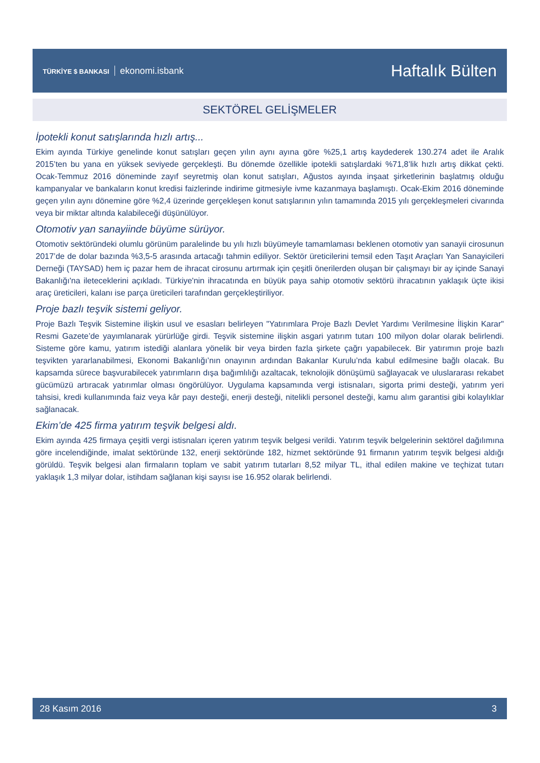TÜRKİYE $ BANKASI ekonomi.isbank
Haftalık Bülten
SEKTÖREL GELİŞMELER
İpotekli konut satışlarında hızlı artış...
Ekim ayında Türkiye genelinde konut satışları geçen yılın aynı ayına göre %25,1 artış kaydederek 130.274 adet ile Aralık 2015’ten bu yana en yüksek seviyede gerçekleşti. Bu dönemde özellikle ipotekli satışlardaki %71,8’lik hızlı artış dikkat çekti. Ocak-Temmuz 2016 döneminde zayıf seyretmiş olan konut satışları, Ağustos ayında inşaat şirketlerinin başlatmış olduğu kampanyalar ve bankaların konut kredisi faizlerinde indirime gitmesiyle ivme kazanmaya başlamıştı. Ocak-Ekim 2016 döneminde geçen yılın aynı dönemine göre %2,4 üzerinde gerçekleşen konut satışlarının yılın tamamında 2015 yılı gerçekleşmeleri civarında veya bir miktar altında kalabileceği düşünülüyor.
Otomotiv yan sanayiinde büyüme sürüyor.
Otomotiv sektöründeki olumlu görünüm paralelinde bu yılı hızlı büyümeyle tamamlaması beklenen otomotiv yan sanayii cirosunun 2017’de de dolar bazında %3,5-5 arasında artacağı tahmin ediliyor. Sektör üreticilerini temsil eden Taşıt Araçları Yan Sanayicileri Derneği (TAYSAD) hem iç pazar hem de ihracat cirosunu artırmak için çeşitli önerilerden oluşan bir çalışmayı bir ay içinde Sanayi Bakanlığı'na ileteceklerini açıkladı. Türkiye'nin ihracatında en büyük paya sahip otomotiv sektörü ihracatının yaklaşık üçte ikisi araç üreticileri, kalanı ise parça üreticileri tarafından gerçekleştiriliyor.
Proje bazlı teşvik sistemi geliyor.
Proje Bazlı Teşvik Sistemine ilişkin usul ve esasları belirleyen "Yatırımlara Proje Bazlı Devlet Yardımı Verilmesine İlişkin Karar" Resmi Gazete’de yayımlanarak yürürlüğe girdi. Teşvik sistemine ilişkin asgari yatırım tutarı 100 milyon dolar olarak belirlendi. Sisteme göre kamu, yatırım istediği alanlara yönelik bir veya birden fazla şirkete çağrı yapabilecek. Bir yatırımın proje bazlı teşvikten yararlanabilmesi, Ekonomi Bakanlığı’nın onayının ardından Bakanlar Kurulu’nda kabul edilmesine bağlı olacak. Bu kapsamda sürece başvurabilecek yatırımların dışa bağımlılığı azaltacak, teknolojik dönüşümü sağlayacak ve uluslararası rekabet gücümüzü artıracak yatırımlar olması öngörülüyor. Uygulama kapsamında vergi istisnaları, sigorta primi desteği, yatırım yeri tahsisi, kredi kullanımında faiz veya kâr payı desteği, enerji desteği, nitelikli personel desteği, kamu alım garantisi gibi kolaylıklar sağlanacak.
Ekim’de 425 firma yatırım teşvik belgesi aldı.
Ekim ayında 425 firmaya çeşitli vergi istisnaları içeren yatırım teşvik belgesi verildi. Yatırım teşvik belgelerinin sektörel dağılımına göre incelendiğinde, imalat sektöründe 132, enerji sektöründe 182, hizmet sektöründe 91 firmanın yatırım teşvik belgesi aldığı görüldü. Teşvik belgesi alan firmaların toplam ve sabit yatırım tutarları 8,52 milyar TL, ithal edilen makine ve teçhizat tutarı yaklaşık 1,3 milyar dolar, istihdam sağlanan kişi sayısı ise 16.952 olarak belirlendi.
28 Kasım 2016 3